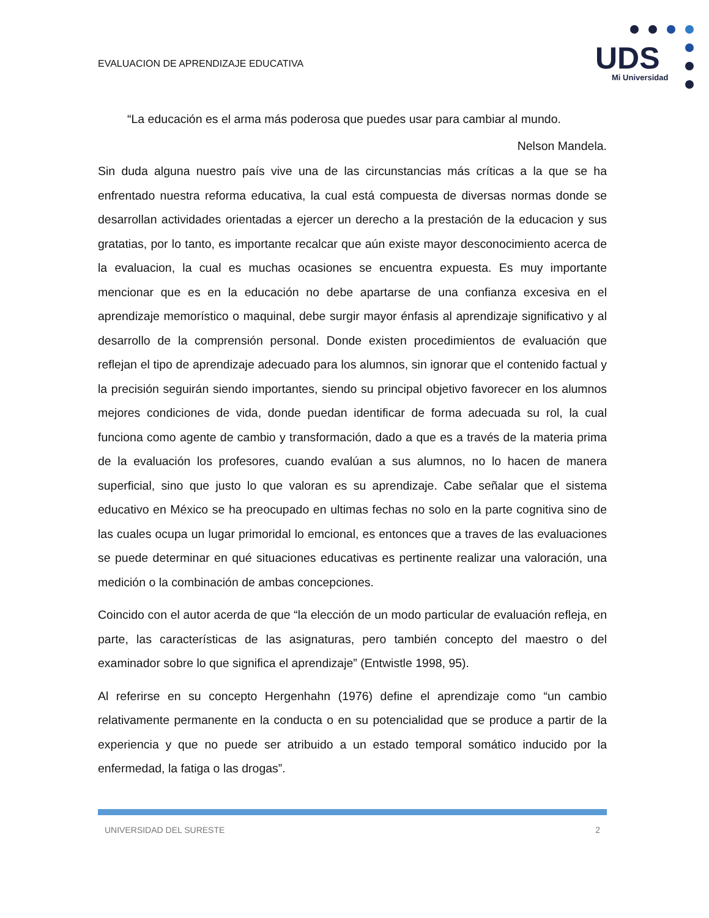EVALUACION DE APRENDIZAJE EDUCATIVA
UDS
Mi Universidad
“La educación es el arma más poderosa que puedes usar para cambiar al mundo.
Nelson Mandela.
Sin duda alguna nuestro país vive una de las circunstancias más críticas a la que se ha enfrentado nuestra reforma educativa, la cual está compuesta de diversas normas donde se desarrollan actividades orientadas a ejercer un derecho a la prestación de la educacion y sus gratatias, por lo tanto, es importante recalcar que aún existe mayor desconocimiento acerca de la evaluacion, la cual es muchas ocasiones se encuentra expuesta. Es muy importante mencionar que es en la educación no debe apartarse de una confianza excesiva en el aprendizaje memorístico o maquinal, debe surgir mayor énfasis al aprendizaje significativo y al desarrollo de la comprensión personal. Donde existen procedimientos de evaluación que reflejan el tipo de aprendizaje adecuado para los alumnos, sin ignorar que el contenido factual y la precisión seguirán siendo importantes, siendo su principal objetivo favorecer en los alumnos mejores condiciones de vida, donde puedan identificar de forma adecuada su rol, la cual funciona como agente de cambio y transformación, dado a que es a través de la materia prima de la evaluación los profesores, cuando evalúan a sus alumnos, no lo hacen de manera superficial, sino que justo lo que valoran es su aprendizaje. Cabe señalar que el sistema educativo en México se ha preocupado en ultimas fechas no solo en la parte cognitiva sino de las cuales ocupa un lugar primoridal lo emcional, es entonces que a traves de las evaluaciones se puede determinar en qué situaciones educativas es pertinente realizar una valoración, una medición o la combinación de ambas concepciones.
Coincido con el autor acerda de que “la elección de un modo particular de evaluación refleja, en parte, las características de las asignaturas, pero también concepto del maestro o del examinador sobre lo que significa el aprendizaje” (Entwistle 1998, 95).
Al referirse en su concepto Hergenhahn (1976) define el aprendizaje como “un cambio relativamente permanente en la conducta o en su potencialidad que se produce a partir de la experiencia y que no puede ser atribuido a un estado temporal somático inducido por la enfermedad, la fatiga o las drogas”.
UNIVERSIDAD DEL SURESTE 2